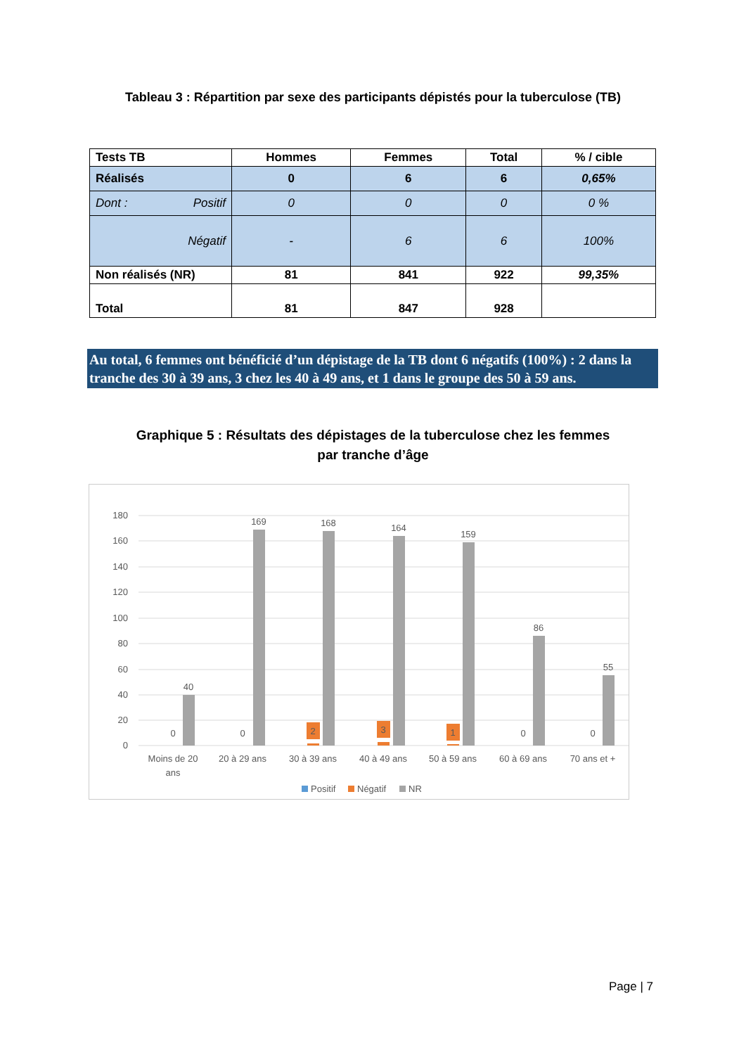Tableau 3 : Répartition par sexe des participants dépistés pour la tuberculose (TB)
| Tests TB | Hommes | Femmes | Total | % / cible |
| --- | --- | --- | --- | --- |
| Réalisés | 0 | 6 | 6 | 0,65% |
| Dont : Positif | 0 | 0 | 0 | 0 % |
| Négatif | - | 6 | 6 | 100% |
| Non réalisés (NR) | 81 | 841 | 922 | 99,35% |
| Total | 81 | 847 | 928 | |
Au total, 6 femmes ont bénéficié d’un dépistage de la TB dont 6 négatifs (100%) : 2 dans la tranche des 30 à 39 ans, 3 chez les 40 à 49 ans, et 1 dans le groupe des 50 à 59 ans.
Graphique 5 : Résultats des dépistages de la tuberculose chez les femmes
par tranche d’âge
180
160
140
120
100
80
60
40
20
0
40
169
168
164
159
86
55
0
0
2
3
1
0
0
Moins de 20
ans
20 à 29 ans
30 à 39 ans
40 à 49 ans
50 à 59 ans
60 à 69 ans
70 ans et +
Positif
Négatif
NR
Page | 7